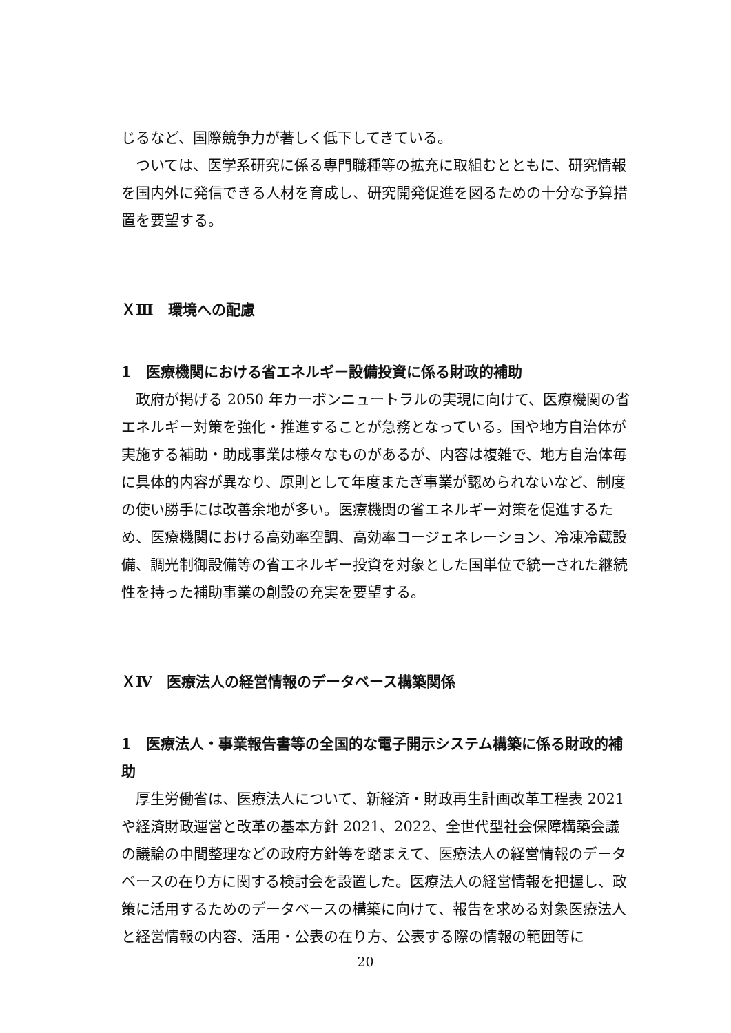じるなど、国際競争力が著しく低下してきている。
ついては、医学系研究に係る専門職種等の拡充に取組むとともに、研究情報を国内外に発信できる人材を育成し、研究開発促進を図るための十分な予算措置を要望する。
ＸⅢ　環境への配慮
1　医療機関における省エネルギー設備投資に係る財政的補助
政府が掲げる 2050 年カーボンニュートラルの実現に向けて、医療機関の省エネルギー対策を強化・推進することが急務となっている。国や地方自治体が実施する補助・助成事業は様々なものがあるが、内容は複雑で、地方自治体毎に具体的内容が異なり、原則として年度またぎ事業が認められないなど、制度の使い勝手には改善余地が多い。医療機関の省エネルギー対策を促進するため、医療機関における高効率空調、高効率コージェネレーション、冷凍冷蔵設備、調光制御設備等の省エネルギー投資を対象とした国単位で統一された継続性を持った補助事業の創設の充実を要望する。
ＸⅣ　医療法人の経営情報のデータベース構築関係
1　医療法人・事業報告書等の全国的な電子開示システム構築に係る財政的補助
厚生労働省は、医療法人について、新経済・財政再生計画改革工程表 2021 や経済財政運営と改革の基本方針 2021、2022、全世代型社会保障構築会議の議論の中間整理などの政府方針等を踏まえて、医療法人の経営情報のデータベースの在り方に関する検討会を設置した。医療法人の経営情報を把握し、政策に活用するためのデータベースの構築に向けて、報告を求める対象医療法人と経営情報の内容、活用・公表の在り方、公表する際の情報の範囲等に
20